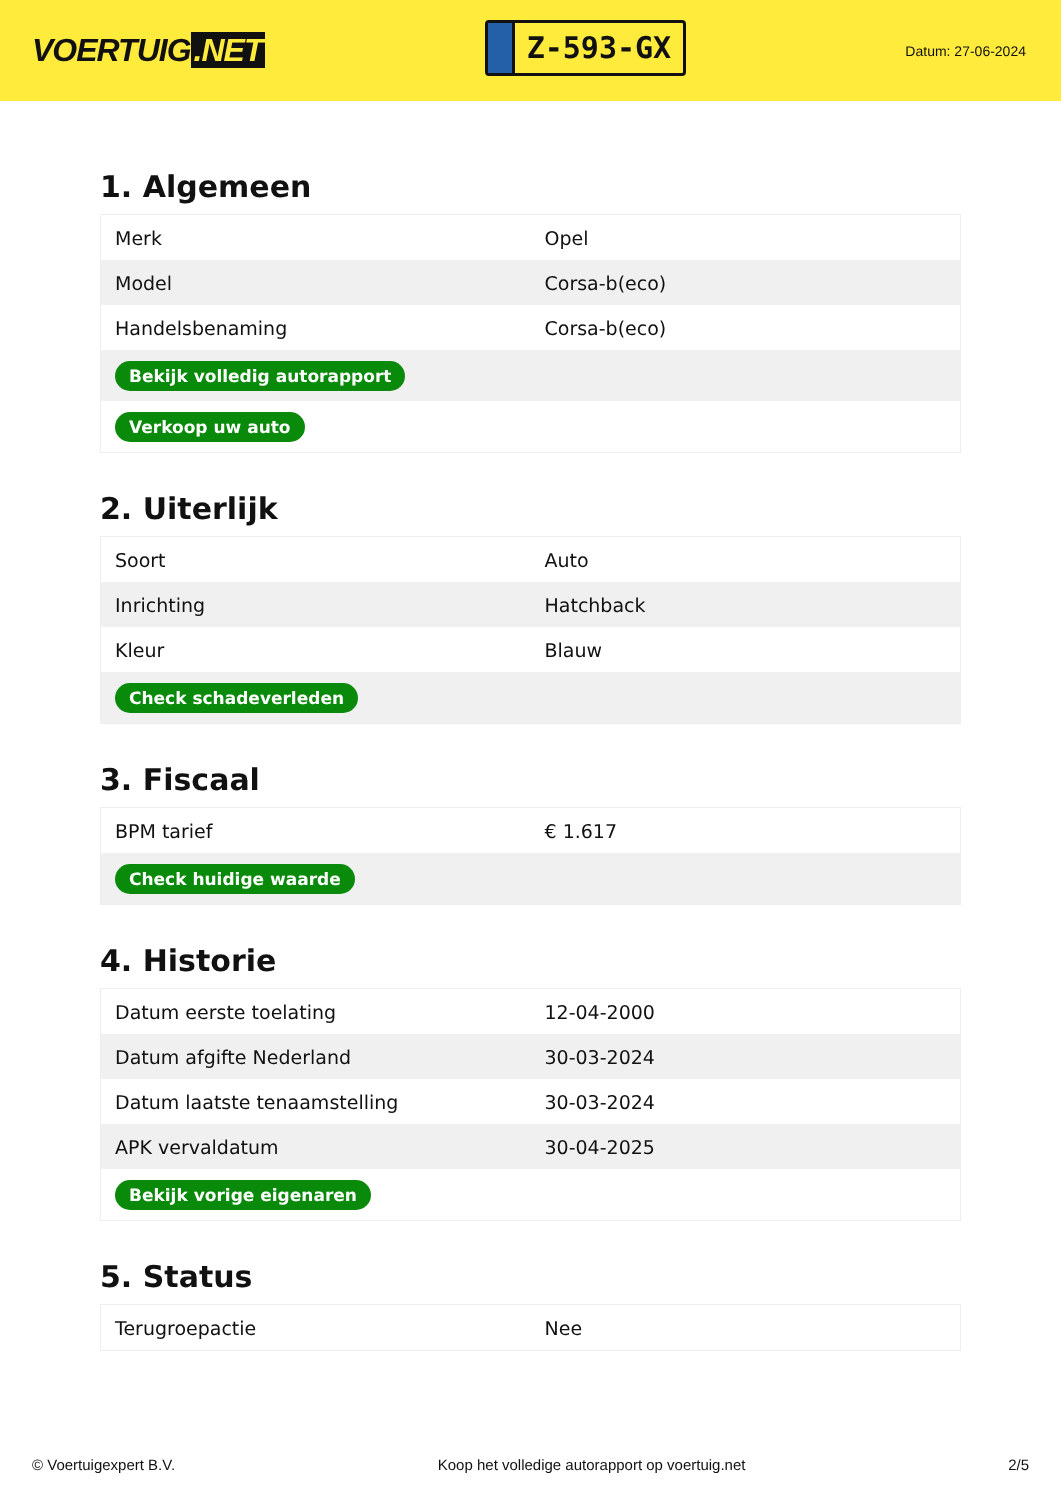VOERTUIG.NET
Z-593-GX
Datum: 27-06-2024
1. Algemeen
| Merk | Opel |
| Model | Corsa-b(eco) |
| Handelsbenaming | Corsa-b(eco) |
| Bekijk volledig autorapport | |
| Verkoop uw auto | |
2. Uiterlijk
| Soort | Auto |
| Inrichting | Hatchback |
| Kleur | Blauw |
| Check schadeverleden | |
3. Fiscaal
| BPM tarief | € 1.617 |
| Check huidige waarde | |
4. Historie
| Datum eerste toelating | 12-04-2000 |
| Datum afgifte Nederland | 30-03-2024 |
| Datum laatste tenaamstelling | 30-03-2024 |
| APK vervaldatum | 30-04-2025 |
| Bekijk vorige eigenaren | |
5. Status
| Terugroepactie | Nee |
© Voertuigexpert B.V. Koop het volledige autorapport op voertuig.net 2/5